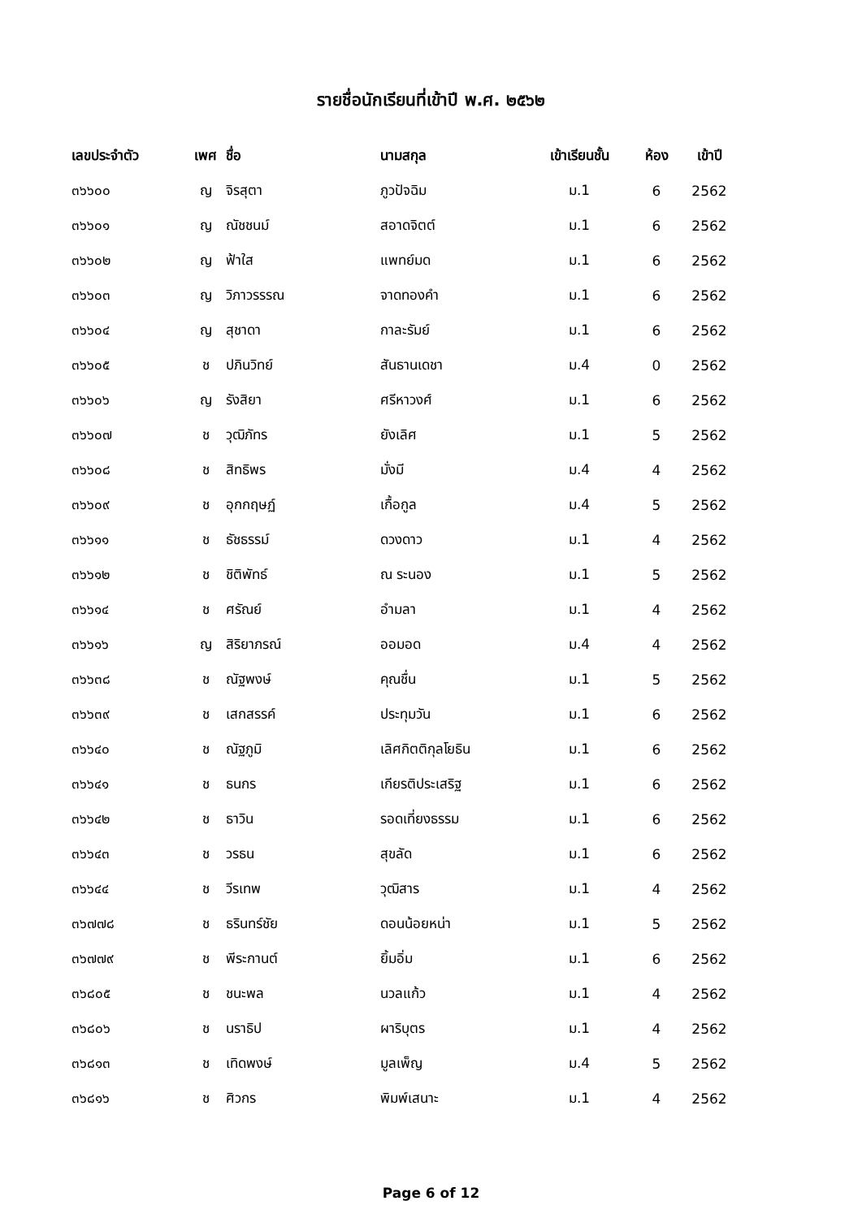รายชื่อนักเรียนที่เข้าปี พ.ศ. ๒๕๖๒
| เลขประจำตัว | เพศ | ชื่อ | นามสกุล | เข้าเรียนชั้น | ห้อง | เข้าปี |
| --- | --- | --- | --- | --- | --- | --- |
| ๓๖๖๐๐ | ญ | จิรสุตา | ภูวปัจฉิม | ม.1 | 6 | 2562 |
| ๓๖๖๐๑ | ญ | ณัชชนม์ | สอาดจิตต์ | ม.1 | 6 | 2562 |
| ๓๖๖๐๒ | ญ | ฟ้าใส | แพทย์มด | ม.1 | 6 | 2562 |
| ๓๖๖๐๓ | ญ | วิภาวรรรณ | จาดทองคำ | ม.1 | 6 | 2562 |
| ๓๖๖๐๔ | ญ | สุชาดา | กาละรัมย์ | ม.1 | 6 | 2562 |
| ๓๖๖๐๕ | ช | ปภินวิทย์ | สันธานเดชา | ม.4 | 0 | 2562 |
| ๓๖๖๐๖ | ญ | รังสิยา | ศรีหาวงศ์ | ม.1 | 6 | 2562 |
| ๓๖๖๐๗ | ช | วุฒิภัทร | ยังเลิศ | ม.1 | 5 | 2562 |
| ๓๖๖๐๘ | ช | สิทธิพร | มั่งมี | ม.4 | 4 | 2562 |
| ๓๖๖๐๙ | ช | อุกกฤษฏ์ | เกื้อกูล | ม.4 | 5 | 2562 |
| ๓๖๖๑๑ | ช | ธัชธรรม์ | ดวงดาว | ม.1 | 4 | 2562 |
| ๓๖๖๑๒ | ช | ชิติพัทธ์ | ณ ระนอง | ม.1 | 5 | 2562 |
| ๓๖๖๑๔ | ช | ศรัณย์ | อำมลา | ม.1 | 4 | 2562 |
| ๓๖๖๑๖ | ญ | สิริยาภรณ์ | ออมอด | ม.4 | 4 | 2562 |
| ๓๖๖๓๘ | ช | ณัฐพงษ์ | คุณชื่น | ม.1 | 5 | 2562 |
| ๓๖๖๓๙ | ช | เสกสรรค์ | ประทุมวัน | ม.1 | 6 | 2562 |
| ๓๖๖๔๐ | ช | ณัฐภูมิ | เลิศกิตติกุลโยธิน | ม.1 | 6 | 2562 |
| ๓๖๖๔๑ | ช | ธนกร | เกียรติประเสริฐ | ม.1 | 6 | 2562 |
| ๓๖๖๔๒ | ช | ธาวิน | รอดเที่ยงธรรม | ม.1 | 6 | 2562 |
| ๓๖๖๔๓ | ช | วรธน | สุขลัด | ม.1 | 6 | 2562 |
| ๓๖๖๔๔ | ช | วีรเทพ | วุฒิสาร | ม.1 | 4 | 2562 |
| ๓๖๗๗๘ | ช | ธรินทร์ชัย | ดอนน้อยหน่า | ม.1 | 5 | 2562 |
| ๓๖๗๗๙ | ช | พีระกานต์ | ยิ้มอิ่ม | ม.1 | 6 | 2562 |
| ๓๖๘๐๕ | ช | ชนะพล | นวลแก้ว | ม.1 | 4 | 2562 |
| ๓๖๘๐๖ | ช | นราธิป | ผาริบุตร | ม.1 | 4 | 2562 |
| ๓๖๘๑๓ | ช | เทิดพงษ์ | มูลเพ็ญ | ม.4 | 5 | 2562 |
| ๓๖๘๑๖ | ช | ศิวกร | พิมพ์เสนาะ | ม.1 | 4 | 2562 |
Page 6 of 12